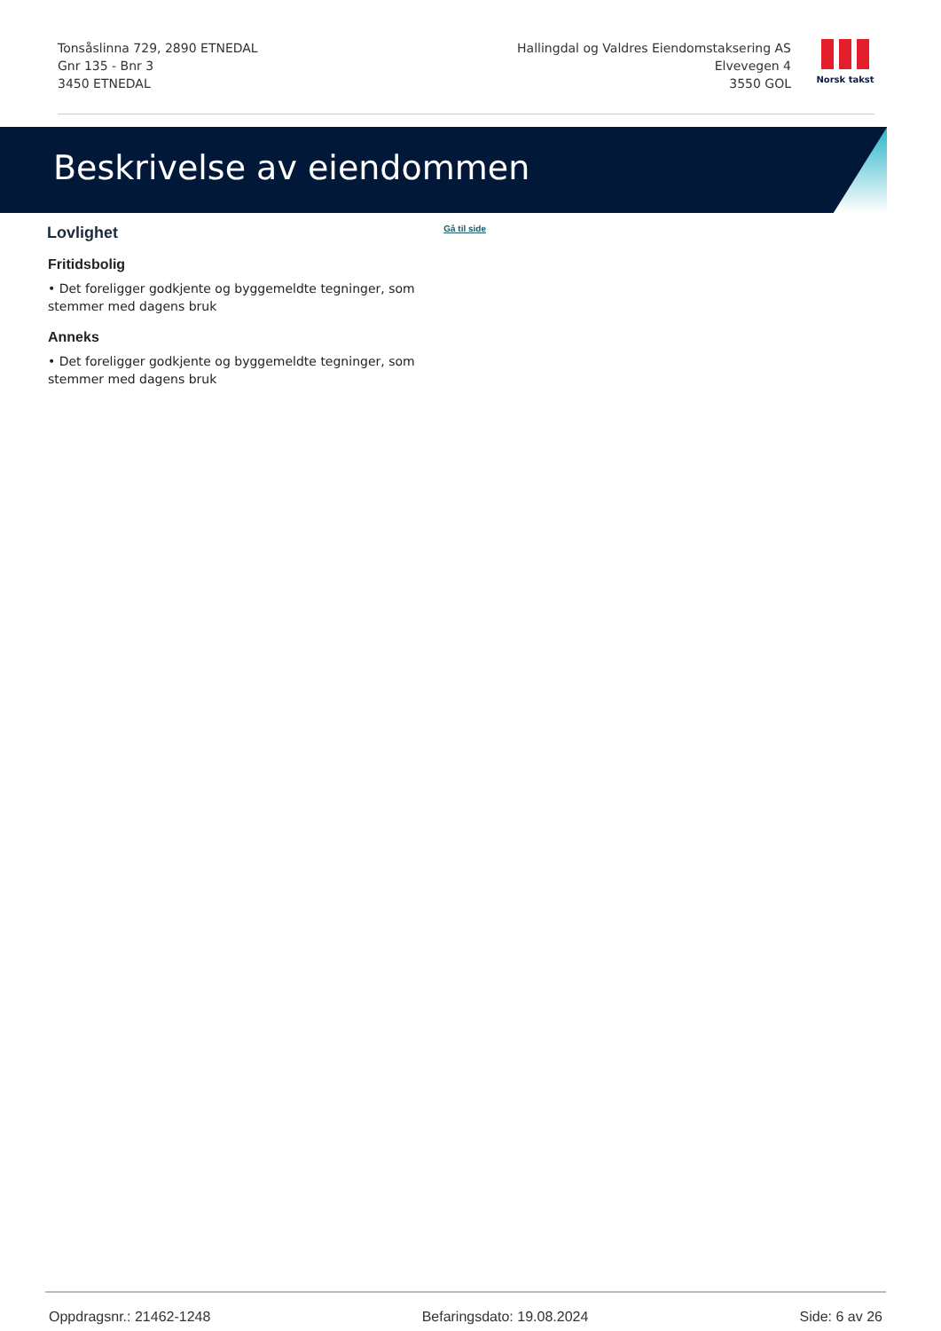Tonsåslinna 729, 2890 ETNEDAL
Gnr 135 - Bnr 3
3450 ETNEDAL
Hallingdal og Valdres Eiendomstaksering AS
Elvevegen 4
3550 GOL
Norsk takst
Beskrivelse av eiendommen
Lovlighet
Gå til side
Fritidsbolig
• Det foreligger godkjente og byggemeldte tegninger, som stemmer med dagens bruk
Anneks
• Det foreligger godkjente og byggemeldte tegninger, som stemmer med dagens bruk
Oppdragsnr.: 21462-1248 Befaringsdato: 19.08.2024 Side: 6 av 26